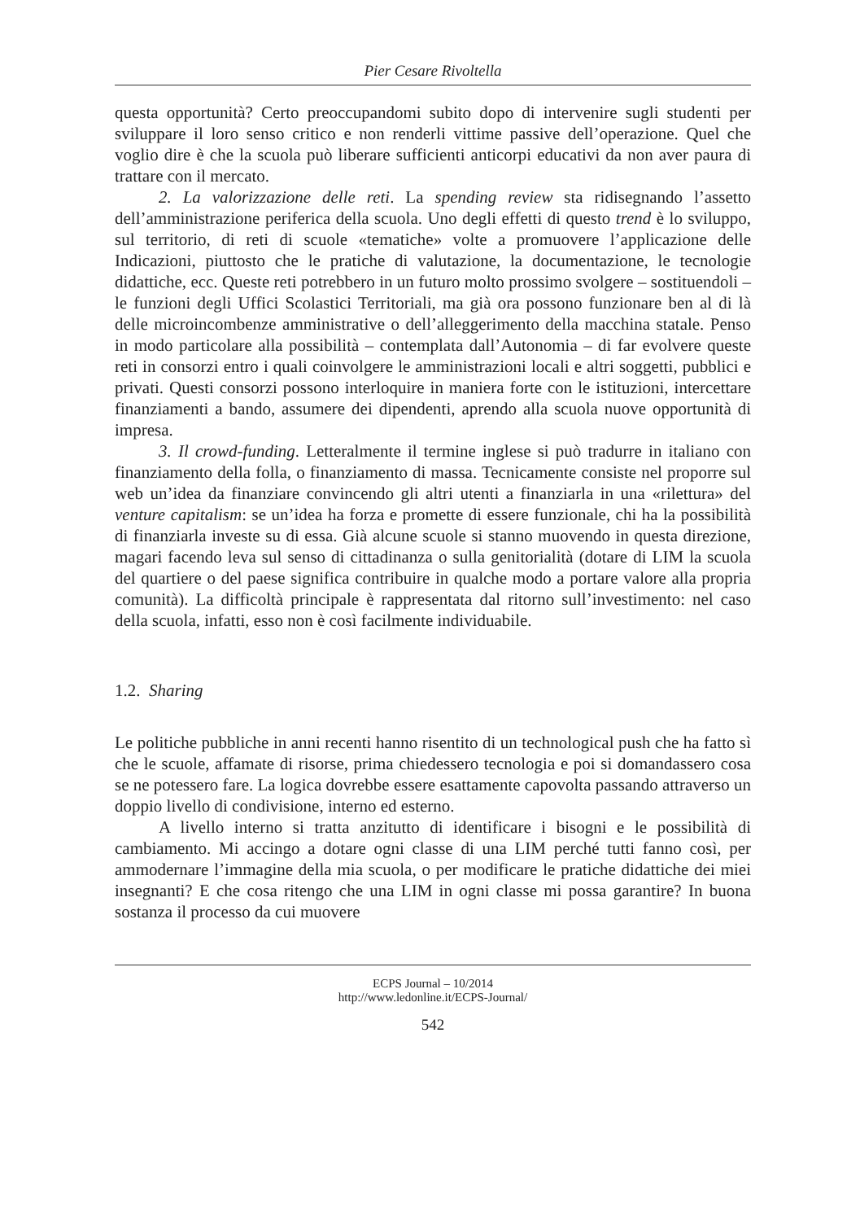Pier Cesare Rivoltella
questa opportunità? Certo preoccupandomi subito dopo di intervenire sugli studenti per sviluppare il loro senso critico e non renderli vittime passive dell’operazione. Quel che voglio dire è che la scuola può liberare sufficienti anticorpi educativi da non aver paura di trattare con il mercato.
2. La valorizzazione delle reti. La spending review sta ridisegnando l’assetto dell’amministrazione periferica della scuola. Uno degli effetti di questo trend è lo sviluppo, sul territorio, di reti di scuole «tematiche» volte a promuovere l’applicazione delle Indicazioni, piuttosto che le pratiche di valutazione, la documentazione, le tecnologie didattiche, ecc. Queste reti potrebbero in un futuro molto prossimo svolgere – sostituendoli – le funzioni degli Uffici Scolastici Territoriali, ma già ora possono funzionare ben al di là delle microincombenze amministrative o dell’alleggerimento della macchina statale. Penso in modo particolare alla possibilità – contemplata dall’Autonomia – di far evolvere queste reti in consorzi entro i quali coinvolgere le amministrazioni locali e altri soggetti, pubblici e privati. Questi consorzi possono interloquire in maniera forte con le istituzioni, intercettare finanziamenti a bando, assumere dei dipendenti, aprendo alla scuola nuove opportunità di impresa.
3. Il crowd-funding. Letteralmente il termine inglese si può tradurre in italiano con finanziamento della folla, o finanziamento di massa. Tecnicamente consiste nel proporre sul web un’idea da finanziare convincendo gli altri utenti a finanziarla in una «rilettura» del venture capitalism: se un’idea ha forza e promette di essere funzionale, chi ha la possibilità di finanziarla investe su di essa. Già alcune scuole si stanno muovendo in questa direzione, magari facendo leva sul senso di cittadinanza o sulla genitorialità (dotare di LIM la scuola del quartiere o del paese significa contribuire in qualche modo a portare valore alla propria comunità). La difficoltà principale è rappresentata dal ritorno sull’investimento: nel caso della scuola, infatti, esso non è così facilmente individuabile.
1.2. Sharing
Le politiche pubbliche in anni recenti hanno risentito di un technological push che ha fatto sì che le scuole, affamate di risorse, prima chiedessero tecnologia e poi si domandassero cosa se ne potessero fare. La logica dovrebbe essere esattamente capovolta passando attraverso un doppio livello di condivisione, interno ed esterno.
A livello interno si tratta anzitutto di identificare i bisogni e le possibilità di cambiamento. Mi accingo a dotare ogni classe di una LIM perché tutti fanno così, per ammodernare l’immagine della mia scuola, o per modificare le pratiche didattiche dei miei insegnanti? E che cosa ritengo che una LIM in ogni classe mi possa garantire? In buona sostanza il processo da cui muovere
ECPS Journal – 10/2014
http://www.ledonline.it/ECPS-Journal/
542